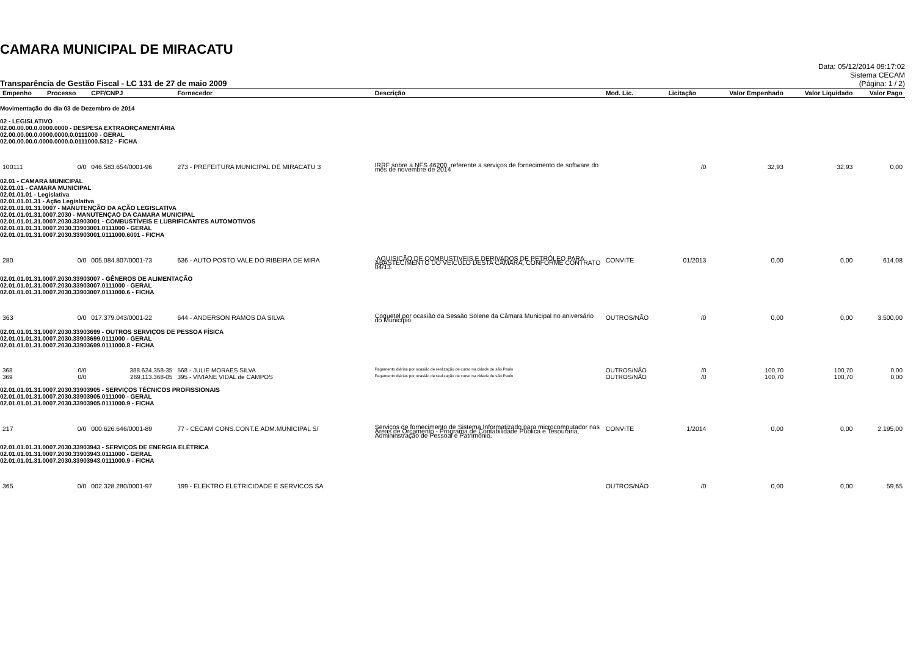CAMARA MUNICIPAL DE MIRACATU
Transparência de Gestão Fiscal - LC 131 de 27 de maio 2009
Data: 05/12/2014 09:17:02
Sistema CECAM
(Página: 1 / 2)
| Empenho | Processo | CPF/CNPJ | Fornecedor | Descrição | Mod. Lic. | Licitação | Valor Empenhado | Valor Liquidado | Valor Pago |
| --- | --- | --- | --- | --- | --- | --- | --- | --- | --- |
| Movimentação do dia 03 de Dezembro de 2014 | | | | | | | | | |
| 02 - LEGISLATIVO 02.00.00.00.0.0000.0000 - DESPESA EXTRAORÇAMENTÁRIA 02.00.00.00.0.0000.0000.0.0111000 - GERAL 02.00.00.00.0.0000.0000.0.0111000.5312 - FICHA | | | | | | | | | |
| 100111 | 0/0 | 046.583.654/0001-96 | 273 - PREFEITURA MUNICIPAL DE MIRACATU 3 | IRRF sobre a NFS 46200, referente a serviços de fornecimento de software do mês de novembre de 2014 | | /0 | 32,93 | 32,93 | 0,00 |
| 02.01 - CAMARA MUNICIPAL 02.01.01 - CAMARA MUNICIPAL 02.01.01.01 - Legislativa 02.01.01.01.31 - Ação Legislativa 02.01.01.01.31.0007 - MANUTENÇÃO DA AÇÃO LEGISLATIVA 02.01.01.01.31.0007.2030 - MANUTENÇAO DA CAMARA MUNICIPAL 02.01.01.01.31.0007.2030.33903001 - COMBUSTÍVEIS E LUBRIFICANTES AUTOMOTIVOS 02.01.01.01.31.0007.2030.33903001.0111000 - GERAL 02.01.01.01.31.0007.2030.33903001.0111000.6001 - FICHA | | | | | | | | | |
| 280 | 0/0 | 005.084.807/0001-73 | 636 - AUTO POSTO VALE DO RIBEIRA DE MIRA | .AQUISIÇÃO DE COMBUSTIVEIS E DERIVADOS DE PETRÓLEO PARA ABASTECIMENTO DO VEICULO DESTA CÂMARA, CONFORME CONTRATO 04/13. | CONVITE | 01/2013 | 0,00 | 0,00 | 614,08 |
| 02.01.01.01.31.0007.2030.33903007 - GÊNEROS DE ALIMENTAÇÃO 02.01.01.01.31.0007.2030.33903007.0111000 - GERAL 02.01.01.01.31.0007.2030.33903007.0111000.6 - FICHA | | | | | | | | | |
| 363 | 0/0 | 017.379.043/0001-22 | 644 - ANDERSON RAMOS DA SILVA | Coquetel por ocasião da Sessão Solene da Câmara Municipal no aniversário do Município. | OUTROS/NÃO | /0 | 0,00 | 0,00 | 3.500,00 |
| 02.01.01.01.31.0007.2030.33903699 - OUTROS SERVIÇOS DE PESSOA FÍSICA 02.01.01.01.31.0007.2030.33903699.0111000 - GERAL 02.01.01.01.31.0007.2030.33903699.0111000.8 - FICHA | | | | | | | | | |
| 368 | 0/0 | 388.624.358-35 | 568 - JULIE MORAES SILVA | Pagamento diárias por ocasião de realização de curso na cidade de são Paulo | OUTROS/NÃO | /0 | 100,70 | 100,70 | 0,00 |
| 369 | 0/0 | 269.113.368-05 | 395 - VIVIANE VIDAL de CAMPOS | Pagamento diárias por ocasião de realização de curso na cidade de são Paulo | OUTROS/NÃO | /0 | 100,70 | 100,70 | 0,00 |
| 02.01.01.01.31.0007.2030.33903905 - SERVIÇOS TÉCNICOS PROFISSIONAIS 02.01.01.01.31.0007.2030.33903905.0111000 - GERAL 02.01.01.01.31.0007.2030.33903905.0111000.9 - FICHA | | | | | | | | | |
| 217 | 0/0 | 000.626.646/0001-89 | 77 - CECAM CONS.CONT.E ADM.MUNICIPAL S/ | Serviços de fornecimento de Sistema Informatizado para microcomputador nas Áreas de Orçamento - Programa de Contabilidade Pública e Tesouraria, Admininstração de Pessoal e Patrimônio. | CONVITE | 1/2014 | 0,00 | 0,00 | 2.195,00 |
| 02.01.01.01.31.0007.2030.33903943 - SERVIÇOS DE ENERGIA ELÉTRICA 02.01.01.01.31.0007.2030.33903943.0111000 - GERAL 02.01.01.01.31.0007.2030.33903943.0111000.9 - FICHA | | | | | | | | | |
| 365 | 0/0 | 002.328.280/0001-97 | 199 - ELEKTRO ELETRICIDADE E SERVICOS SA | | OUTROS/NÃO | /0 | 0,00 | 0,00 | 59,65 |